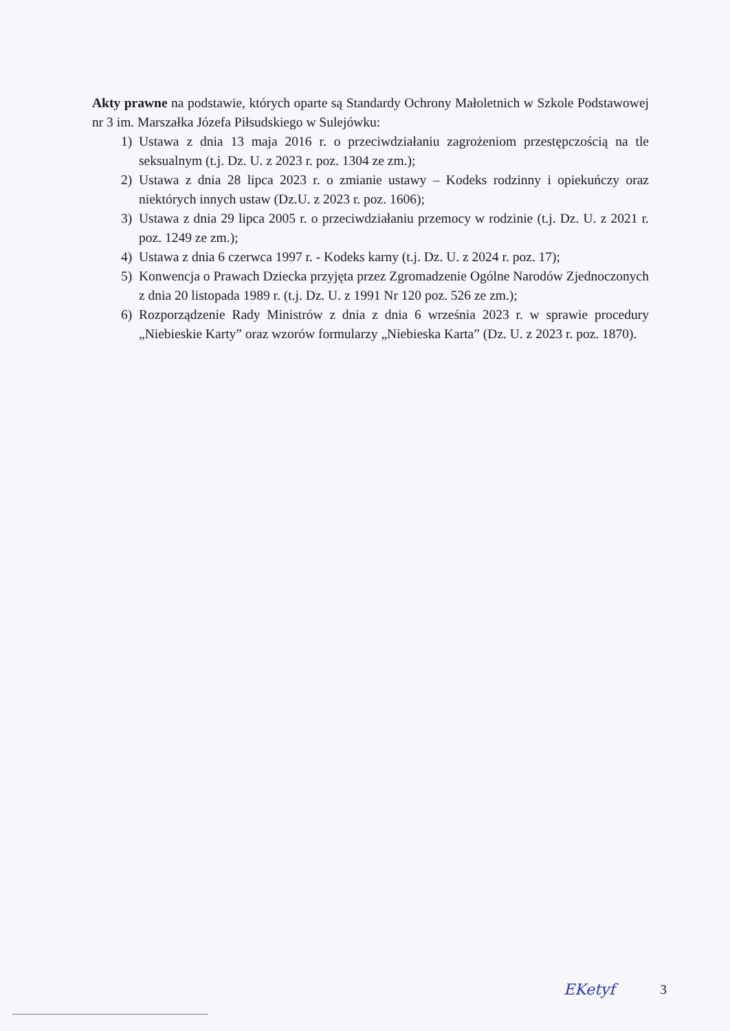Akty prawne na podstawie, których oparte są Standardy Ochrony Małoletnich w Szkole Podstawowej nr 3 im. Marszałka Józefa Piłsudskiego w Sulejówku:
1) Ustawa z dnia 13 maja 2016 r. o przeciwdziałaniu zagrożeniom przestępczością na tle seksualnym (t.j. Dz. U. z 2023 r. poz. 1304 ze zm.);
2) Ustawa z dnia 28 lipca 2023 r. o zmianie ustawy – Kodeks rodzinny i opiekuńczy oraz niektórych innych ustaw (Dz.U. z 2023 r. poz. 1606);
3) Ustawa z dnia 29 lipca 2005 r. o przeciwdziałaniu przemocy w rodzinie (t.j. Dz. U. z 2021 r. poz. 1249 ze zm.);
4) Ustawa z dnia 6 czerwca 1997 r. - Kodeks karny (t.j. Dz. U. z 2024 r. poz. 17);
5) Konwencja o Prawach Dziecka przyjęta przez Zgromadzenie Ogólne Narodów Zjednoczonych z dnia 20 listopada 1989 r. (t.j. Dz. U. z 1991 Nr 120 poz. 526 ze zm.);
6) Rozporządzenie Rady Ministrów z dnia z dnia 6 września 2023 r. w sprawie procedury „Niebieskie Karty” oraz wzorów formularzy „Niebieska Karta” (Dz. U. z 2023 r. poz. 1870).
EKetyf 3